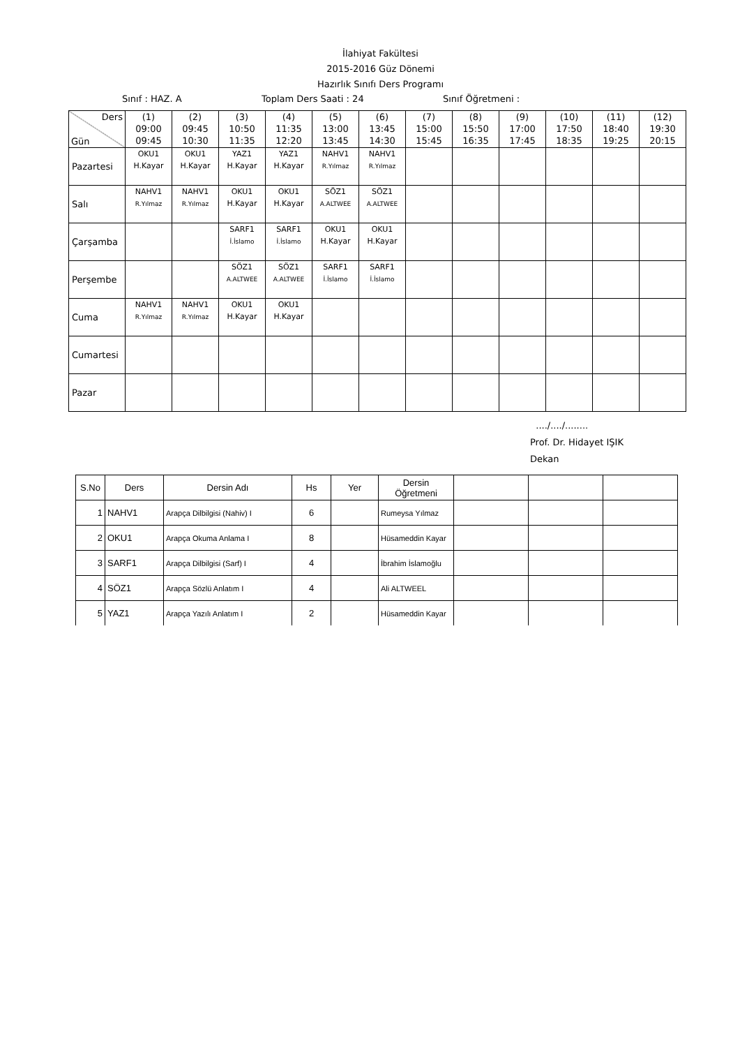İlahiyat Fakültesi
2015-2016 Güz Dönemi
Hazırlık Sınıfı Ders Programı
Sınıf : HAZ. A Toplam Ders Saati : 24 Sınıf Öğretmeni :
| Ders Gün | (1) 09:00 09:45 | (2) 09:45 10:30 | (3) 10:50 11:35 | (4) 11:35 12:20 | (5) 13:00 13:45 | (6) 13:45 14:30 | (7) 15:00 15:45 | (8) 15:50 16:35 | (9) 17:00 17:45 | (10) 17:50 18:35 | (11) 18:40 19:25 | (12) 19:30 20:15 |
| --- | --- | --- | --- | --- | --- | --- | --- | --- | --- | --- | --- | --- |
| Pazartesi | OKU1 H.Kayar | OKU1 H.Kayar | YAZ1 H.Kayar | YAZ1 H.Kayar | NAHV1 R.Yılmaz | NAHV1 R.Yılmaz | | | | | | |
| Salı | NAHV1 R.Yılmaz | NAHV1 R.Yılmaz | OKU1 H.Kayar | OKU1 H.Kayar | SÖZ1 A.ALTWEE | SÖZ1 A.ALTWEE | | | | | | |
| Çarşamba | | | SARF1 İ.İslamo | SARF1 İ.İslamo | OKU1 H.Kayar | OKU1 H.Kayar | | | | | | |
| Perşembe | | | SÖZ1 A.ALTWEE | SÖZ1 A.ALTWEE | SARF1 İ.İslamo | SARF1 İ.İslamo | | | | | | |
| Cuma | NAHV1 R.Yılmaz | NAHV1 R.Yılmaz | OKU1 H.Kayar | OKU1 H.Kayar | | | | | | | | |
| Cumartesi | | | | | | | | | | | | |
| Pazar | | | | | | | | | | | | |
..../..../........
Prof. Dr. Hidayet IŞIK
Dekan
| S.No | Ders | Dersin Adı | Hs | Yer | Dersin Öğretmeni | | | |
| --- | --- | --- | --- | --- | --- | --- | --- | --- |
| 1 | NAHV1 | Arapça Dilbilgisi (Nahiv) I | 6 | | Rumeysa Yılmaz | | | |
| 2 | OKU1 | Arapça Okuma Anlama I | 8 | | Hüsameddin Kayar | | | |
| 3 | SARF1 | Arapça Dilbilgisi (Sarf) I | 4 | | İbrahim İslamoğlu | | | |
| 4 | SÖZ1 | Arapça Sözlü Anlatım I | 4 | | Ali ALTWEEL | | | |
| 5 | YAZ1 | Arapça Yazılı Anlatım I | 2 | | Hüsameddin Kayar | | | |